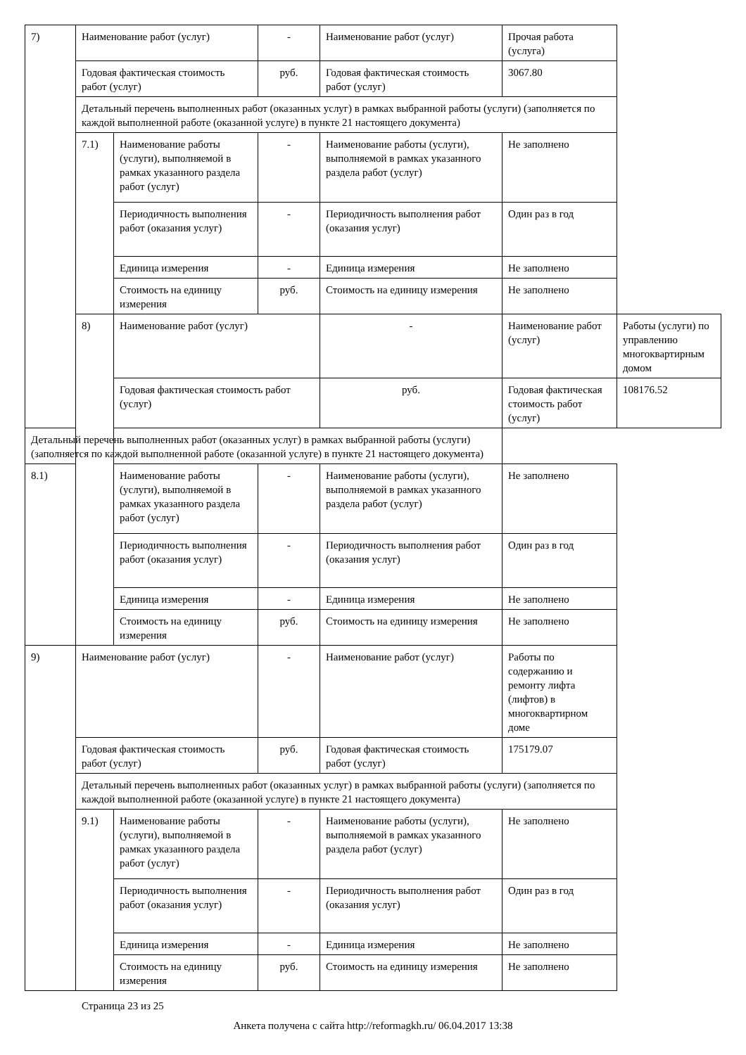| 7) | Наименование работ (услуг) | | - | Наименование работ (услуг) | Прочая работа (услуга) | |
| | Годовая фактическая стоимость работ (услуг) | | руб. | Годовая фактическая стоимость работ (услуг) | 3067.80 | |
| | Детальный перечень выполненных работ (оказанных услуг) в рамках выбранной работы (услуги) (заполняется по каждой выполненной работе (оказанной услуге) в пункте 21 настоящего документа) | | | | | |
| | 7.1) | Наименование работы (услуги), выполняемой в рамках указанного раздела работ (услуг) | - | Наименование работы (услуги), выполняемой в рамках указанного раздела работ (услуг) | Не заполнено | |
| | | Периодичность выполнения работ (оказания услуг) | - | Периодичность выполнения работ (оказания услуг) | Один раз в год | |
| | | Единица измерения | - | Единица измерения | Не заполнено | |
| | | Стоимость на единицу измерения | руб. | Стоимость на единицу измерения | Не заполнено | |
| | 8) | Наименование работ (услуг) | | - | Наименование работ (услуг) | Работы (услуги) по управлению многоквартирным домом |
| | | Годовая фактическая стоимость работ (услуг) | | руб. | Годовая фактическая стоимость работ (услуг) | 108176.52 |
| Детальный перечень выполненных работ (оказанных услуг) в рамках выбранной работы (услуги) (заполняется по каждой выполненной работе (оказанной услуге) в пункте 21 настоящего документа) | | | | | | |
| 8.1) | | Наименование работы (услуги), выполняемой в рамках указанного раздела работ (услуг) | - | Наименование работы (услуги), выполняемой в рамках указанного раздела работ (услуг) | Не заполнено | |
| | | Периодичность выполнения работ (оказания услуг) | - | Периодичность выполнения работ (оказания услуг) | Один раз в год | |
| | | Единица измерения | - | Единица измерения | Не заполнено | |
| | | Стоимость на единицу измерения | руб. | Стоимость на единицу измерения | Не заполнено | |
| 9) | Наименование работ (услуг) | | - | Наименование работ (услуг) | Работы по содержанию и ремонту лифта (лифтов) в многоквартирном доме | |
| | Годовая фактическая стоимость работ (услуг) | | руб. | Годовая фактическая стоимость работ (услуг) | 175179.07 | |
| | Детальный перечень выполненных работ (оказанных услуг) в рамках выбранной работы (услуги) (заполняется по каждой выполненной работе (оказанной услуге) в пункте 21 настоящего документа) | | | | | |
| | 9.1) | Наименование работы (услуги), выполняемой в рамках указанного раздела работ (услуг) | - | Наименование работы (услуги), выполняемой в рамках указанного раздела работ (услуг) | Не заполнено | |
| | | Периодичность выполнения работ (оказания услуг) | - | Периодичность выполнения работ (оказания услуг) | Один раз в год | |
| | | Единица измерения | - | Единица измерения | Не заполнено | |
| | | Стоимость на единицу измерения | руб. | Стоимость на единицу измерения | Не заполнено | |
Страница 23 из 25
Анкета получена с сайта http://reformagkh.ru/ 06.04.2017 13:38